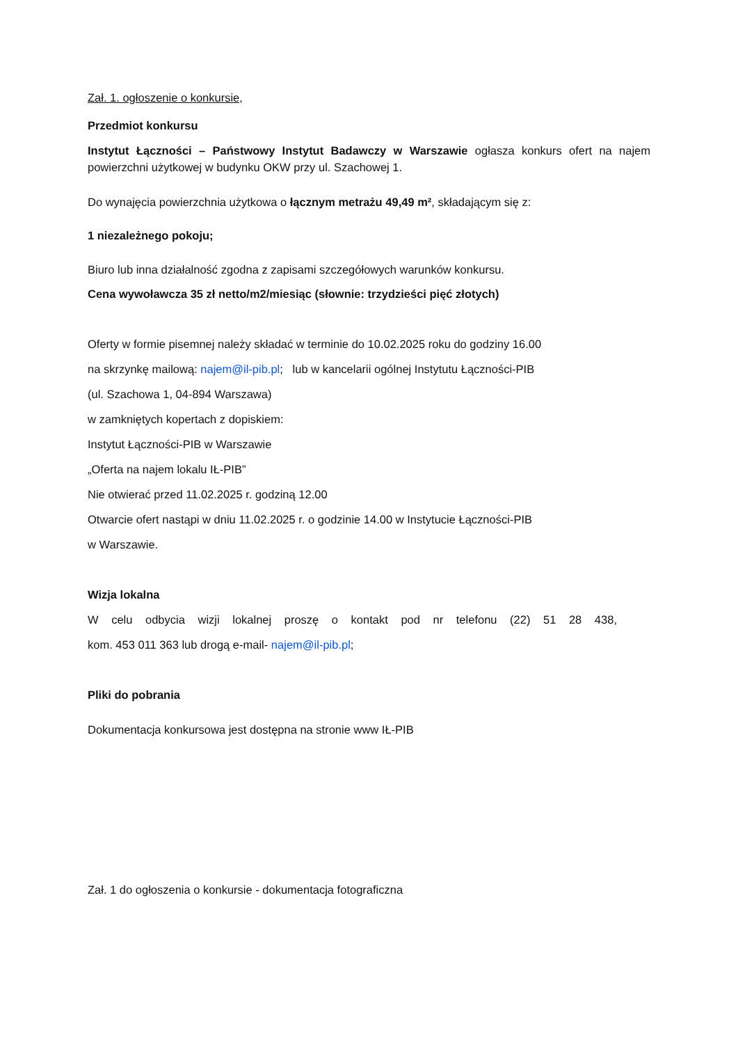Zał. 1. ogłoszenie o konkursie,
Przedmiot konkursu
Instytut Łączności – Państwowy Instytut Badawczy w Warszawie ogłasza konkurs ofert na najem powierzchni użytkowej w budynku OKW przy ul. Szachowej 1.
Do wynajęcia powierzchnia użytkowa o łącznym metrażu 49,49 m², składającym się z:
1 niezależnego pokoju;
Biuro lub inna działalność zgodna z zapisami szczegółowych warunków konkursu.
Cena wywoławcza 35 zł netto/m2/miesiąc (słownie: trzydzieści pięć złotych)
Oferty w formie pisemnej należy składać w terminie do 10.02.2025 roku do godziny 16.00
na skrzynkę mailową: najem@il-pib.pl; lub w kancelarii ogólnej Instytutu Łączności-PIB
(ul. Szachowa 1, 04-894 Warszawa)
w zamkniętych kopertach z dopiskiem:
Instytut Łączności-PIB w Warszawie
„Oferta na najem lokalu IŁ-PIB”
Nie otwierać przed 11.02.2025 r. godziną 12.00
Otwarcie ofert nastąpi w dniu 11.02.2025 r. o godzinie 14.00 w Instytucie Łączności-PIB
w Warszawie.
Wizja lokalna
W celu odbycia wizji lokalnej proszę o kontakt pod nr telefonu (22) 51 28 438,
kom. 453 011 363 lub drogą e-mail- najem@il-pib.pl;
Pliki do pobrania
Dokumentacja konkursowa jest dostępna na stronie www IŁ-PIB
Zał. 1 do ogłoszenia o konkursie - dokumentacja fotograficzna